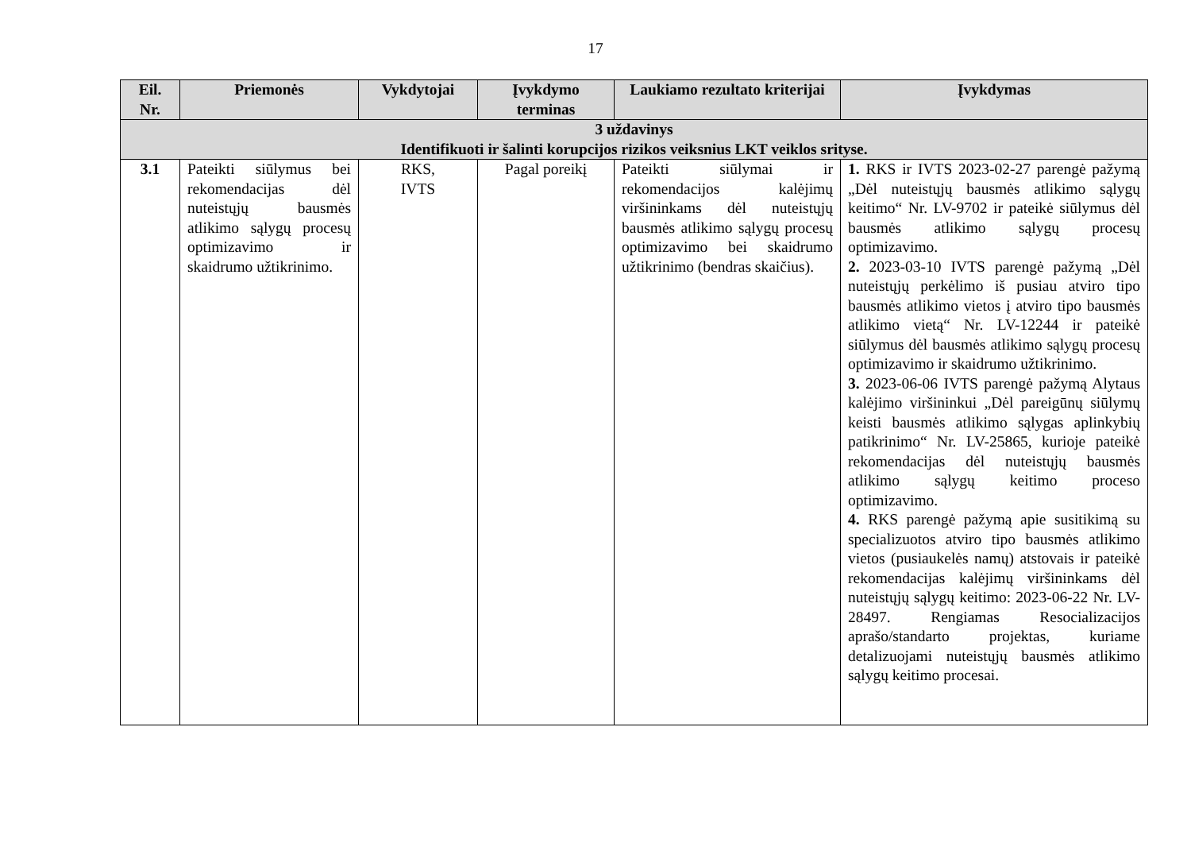17
| Eil. Nr. | Priemonės | Vykdytojai | Įvykdymo terminas | Laukiamo rezultato kriterijai | Įvykdymas |
| --- | --- | --- | --- | --- | --- |
| 3 uždavinys Identifikuoti ir šalinti korupcijos rizikos veiksnius LKT veiklos srityse. | | | | | |
| 3.1 | Pateikti siūlymus bei rekomendacijas dėl nuteistųjų bausmės atlikimo sąlygų procesų optimizavimo ir skaidrumo užtikrinimo. | RKS, IVTS | Pagal poreikį | Pateikti siūlymai ir rekomendacijos kalėjimų viršininkams dėl nuteistųjų bausmės atlikimo sąlygų procesų optimizavimo bei skaidrumo užtikrinimo (bendras skaičius). | 1. RKS ir IVTS 2023-02-27 parengė pažymą „Dėl nuteistųjų bausmės atlikimo sąlygų keitimo“ Nr. LV-9702 ir pateikė siūlymus dėl bausmės atlikimo sąlygų procesų optimizavimo. 2. 2023-03-10 IVTS parengė pažymą „Dėl nuteistųjų perkėlimo iš pusiau atviro tipo bausmės atlikimo vietos į atviro tipo bausmės atlikimo vietą“ Nr. LV-12244 ir pateikė siūlymus dėl bausmės atlikimo sąlygų procesų optimizavimo ir skaidrumo užtikrinimo. 3. 2023-06-06 IVTS parengė pažymą Alytaus kalėjimo viršininkui „Dėl pareigūnų siūlymų keisti bausmės atlikimo sąlygas aplinkybių patikrinimo“ Nr. LV-25865, kurioje pateikė rekomendacijas dėl nuteistųjų bausmės atlikimo sąlygų keitimo proceso optimizavimo. 4. RKS parengė pažymą apie susitikimą su specializuotos atviro tipo bausmės atlikimo vietos (pusiaukelės namų) atstovais ir pateikė rekomendacijas kalėjimų viršininkams dėl nuteistųjų sąlygų keitimo: 2023-06-22 Nr. LV-28497. Rengiamas Resocializacijos aprašo/standarto projektas, kuriame detalizuojami nuteistųjų bausmės atlikimo sąlygų keitimo procesai. |